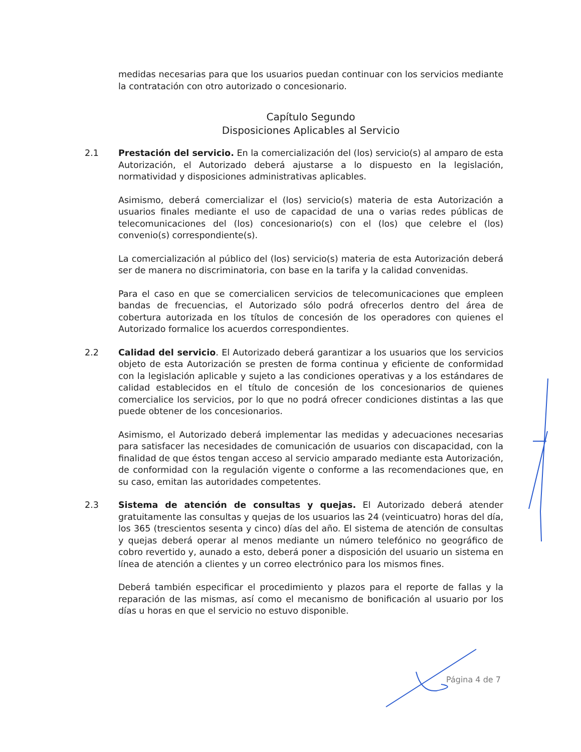medidas necesarias para que los usuarios puedan continuar con los servicios mediante la contratación con otro autorizado o concesionario.
Capítulo Segundo
Disposiciones Aplicables al Servicio
2.1 Prestación del servicio. En la comercialización del (los) servicio(s) al amparo de esta Autorización, el Autorizado deberá ajustarse a lo dispuesto en la legislación, normatividad y disposiciones administrativas aplicables.
Asimismo, deberá comercializar el (los) servicio(s) materia de esta Autorización a usuarios finales mediante el uso de capacidad de una o varias redes públicas de telecomunicaciones del (los) concesionario(s) con el (los) que celebre el (los) convenio(s) correspondiente(s).
La comercialización al público del (los) servicio(s) materia de esta Autorización deberá ser de manera no discriminatoria, con base en la tarifa y la calidad convenidas.
Para el caso en que se comercialicen servicios de telecomunicaciones que empleen bandas de frecuencias, el Autorizado sólo podrá ofrecerlos dentro del área de cobertura autorizada en los títulos de concesión de los operadores con quienes el Autorizado formalice los acuerdos correspondientes.
2.2 Calidad del servicio. El Autorizado deberá garantizar a los usuarios que los servicios objeto de esta Autorización se presten de forma continua y eficiente de conformidad con la legislación aplicable y sujeto a las condiciones operativas y a los estándares de calidad establecidos en el título de concesión de los concesionarios de quienes comercialice los servicios, por lo que no podrá ofrecer condiciones distintas a las que puede obtener de los concesionarios.
Asimismo, el Autorizado deberá implementar las medidas y adecuaciones necesarias para satisfacer las necesidades de comunicación de usuarios con discapacidad, con la finalidad de que éstos tengan acceso al servicio amparado mediante esta Autorización, de conformidad con la regulación vigente o conforme a las recomendaciones que, en su caso, emitan las autoridades competentes.
2.3 Sistema de atención de consultas y quejas. El Autorizado deberá atender gratuitamente las consultas y quejas de los usuarios las 24 (veinticuatro) horas del día, los 365 (trescientos sesenta y cinco) días del año. El sistema de atención de consultas y quejas deberá operar al menos mediante un número telefónico no geográfico de cobro revertido y, aunado a esto, deberá poner a disposición del usuario un sistema en línea de atención a clientes y un correo electrónico para los mismos fines.
Deberá también especificar el procedimiento y plazos para el reporte de fallas y la reparación de las mismas, así como el mecanismo de bonificación al usuario por los días u horas en que el servicio no estuvo disponible.
Página 4 de 7